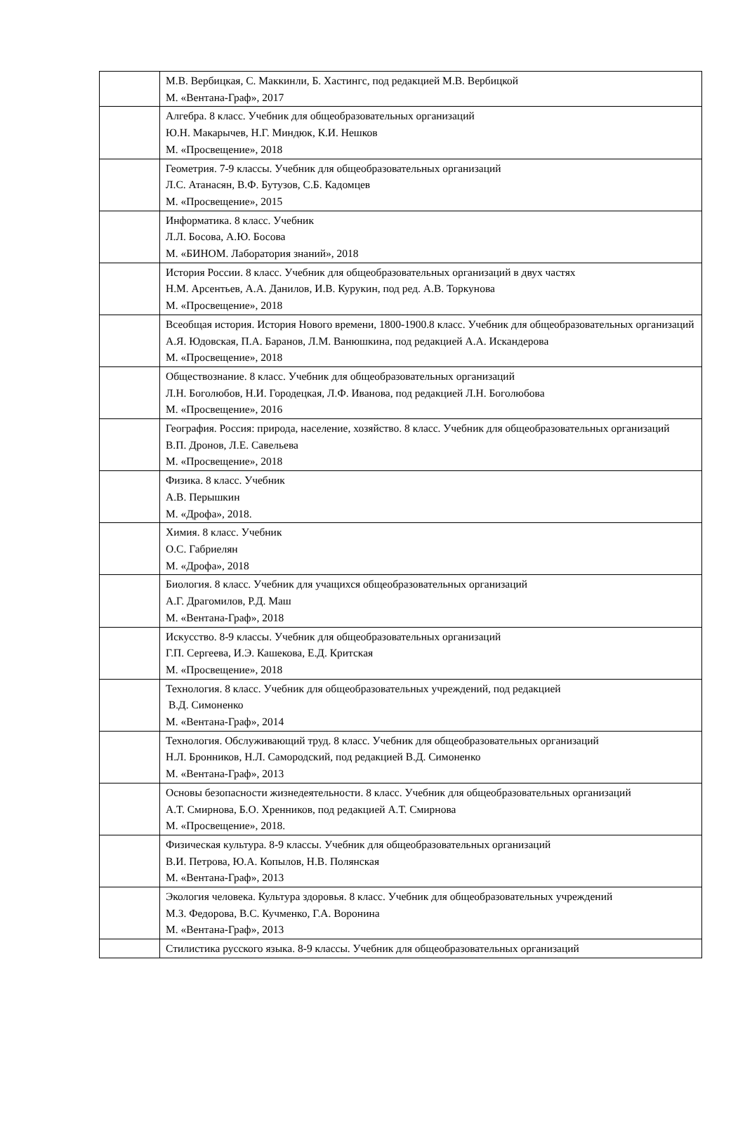| | М.В. Вербицкая, С. Маккинли, Б. Хастингс, под редакцией М.В. Вербицкой М. «Вентана-Граф», 2017 |
| | Алгебра. 8 класс. Учебник для общеобразовательных организаций Ю.Н. Макарычев, Н.Г. Миндюк, К.И. Нешков М. «Просвещение», 2018 |
| | Геометрия. 7-9 классы. Учебник для общеобразовательных организаций Л.С. Атанасян, В.Ф. Бутузов, С.Б. Кадомцев М. «Просвещение», 2015 |
| | Информатика. 8 класс. Учебник Л.Л. Босова, А.Ю. Босова М. «БИНОМ. Лаборатория знаний», 2018 |
| | История России. 8 класс. Учебник для общеобразовательных организаций в двух частях Н.М. Арсентьев, А.А. Данилов, И.В. Курукин, под ред. А.В. Торкунова М. «Просвещение», 2018 |
| | Всеобщая история. История Нового времени, 1800-1900.8 класс. Учебник для общеобразовательных организаций А.Я. Юдовская, П.А. Баранов, Л.М. Ванюшкина, под редакцией А.А. Искандерова М. «Просвещение», 2018 |
| | Обществознание. 8 класс. Учебник для общеобразовательных организаций Л.Н. Боголюбов, Н.И. Городецкая, Л.Ф. Иванова, под редакцией Л.Н. Боголюбова М. «Просвещение», 2016 |
| | География. Россия: природа, население, хозяйство. 8 класс. Учебник для общеобразовательных организаций В.П. Дронов, Л.Е. Савельева М. «Просвещение», 2018 |
| | Физика. 8 класс. Учебник А.В. Перышкин М. «Дрофа», 2018. |
| | Химия. 8 класс. Учебник О.С. Габриелян М. «Дрофа», 2018 |
| | Биология. 8 класс. Учебник для учащихся общеобразовательных организаций А.Г. Драгомилов, Р.Д. Маш М. «Вентана-Граф», 2018 |
| | Искусство. 8-9 классы. Учебник для общеобразовательных организаций Г.П. Сергеева, И.Э. Кашекова, Е.Д. Критская М. «Просвещение», 2018 |
| | Технология. 8 класс. Учебник для общеобразовательных учреждений, под редакцией В.Д. Симоненко М. «Вентана-Граф», 2014 |
| | Технология. Обслуживающий труд. 8 класс. Учебник для общеобразовательных организаций Н.Л. Бронников, Н.Л. Самородский, под редакцией В.Д. Симоненко М. «Вентана-Граф», 2013 |
| | Основы безопасности жизнедеятельности. 8 класс. Учебник для общеобразовательных организаций А.Т. Смирнова, Б.О. Хренников, под редакцией А.Т. Смирнова М. «Просвещение», 2018. |
| | Физическая культура. 8-9 классы. Учебник для общеобразовательных организаций В.И. Петрова, Ю.А. Копылов, Н.В. Полянская М. «Вентана-Граф», 2013 |
| | Экология человека. Культура здоровья. 8 класс. Учебник для общеобразовательных учреждений М.З. Федорова, В.С. Кучменко, Г.А. Воронина М. «Вентана-Граф», 2013 |
| | Стилистика русского языка. 8-9 классы. Учебник для общеобразовательных организаций |